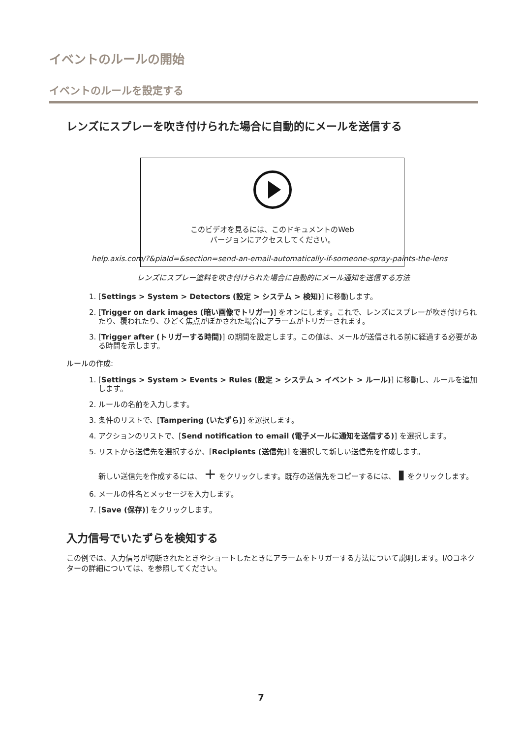イベントのルールの開始
イベントのルールを設定する
レンズにスプレーを吹き付けられた場合に自動的にメールを送信する
このビデオを見るには、このドキュメントのWeb
バージョンにアクセスしてください。
help.axis.com/?&piaId=&section=send-an-email-automatically-if-someone-spray-paints-the-lens
レンズにスプレー塗料を吹き付けられた場合に自動的にメール通知を送信する方法
1. [Settings > System > Detectors (設定 > システム > 検知)] に移動します。
2. [Trigger on dark images (暗い画像でトリガー)] をオンにします。これで、レンズにスプレーが吹き付けられたり、覆われたり、ひどく焦点がぼかされた場合にアラームがトリガーされます。
3. [Trigger after (トリガーする時間)] の期間を設定します。この値は、メールが送信される前に経過する必要がある時間を示します。
ルールの作成:
1. [Settings > System > Events > Rules (設定 > システム > イベント > ルール)] に移動し、ルールを追加します。
2. ルールの名前を入力します。
3. 条件のリストで、[Tampering (いたずら)] を選択します。
4. アクションのリストで、[Send notification to email (電子メールに通知を送信する)] を選択します。
5. リストから送信先を選択するか、[Recipients (送信先)] を選択して新しい送信先を作成します。
新しい送信先を作成するには、 + をクリックします。既存の送信先をコピーするには、 ▮ をクリックします。
6. メールの件名とメッセージを入力します。
7. [Save (保存)] をクリックします。
入力信号でいたずらを検知する
この例では、入力信号が切断されたときやショートしたときにアラームをトリガーする方法について説明します。I/Oコネクターの詳細については、を参照してください。
7